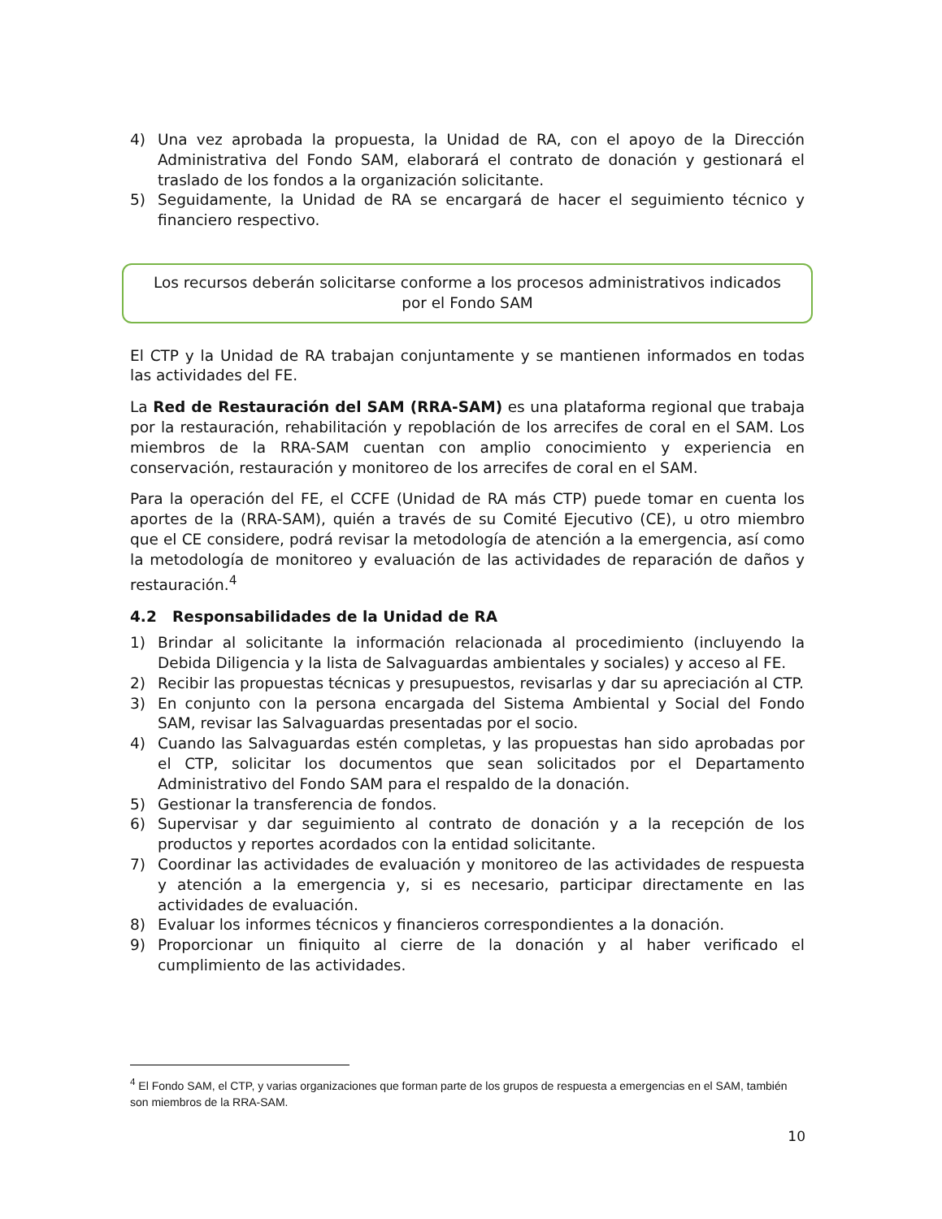4) Una vez aprobada la propuesta, la Unidad de RA, con el apoyo de la Dirección Administrativa del Fondo SAM, elaborará el contrato de donación y gestionará el traslado de los fondos a la organización solicitante.
5) Seguidamente, la Unidad de RA se encargará de hacer el seguimiento técnico y financiero respectivo.
Los recursos deberán solicitarse conforme a los procesos administrativos indicados por el Fondo SAM
El CTP y la Unidad de RA trabajan conjuntamente y se mantienen informados en todas las actividades del FE.
La Red de Restauración del SAM (RRA-SAM) es una plataforma regional que trabaja por la restauración, rehabilitación y repoblación de los arrecifes de coral en el SAM. Los miembros de la RRA-SAM cuentan con amplio conocimiento y experiencia en conservación, restauración y monitoreo de los arrecifes de coral en el SAM.
Para la operación del FE, el CCFE (Unidad de RA más CTP) puede tomar en cuenta los aportes de la (RRA-SAM), quién a través de su Comité Ejecutivo (CE), u otro miembro que el CE considere, podrá revisar la metodología de atención a la emergencia, así como la metodología de monitoreo y evaluación de las actividades de reparación de daños y restauración.<sup>4</sup>
4.2 Responsabilidades de la Unidad de RA
1) Brindar al solicitante la información relacionada al procedimiento (incluyendo la Debida Diligencia y la lista de Salvaguardas ambientales y sociales) y acceso al FE.
2) Recibir las propuestas técnicas y presupuestos, revisarlas y dar su apreciación al CTP.
3) En conjunto con la persona encargada del Sistema Ambiental y Social del Fondo SAM, revisar las Salvaguardas presentadas por el socio.
4) Cuando las Salvaguardas estén completas, y las propuestas han sido aprobadas por el CTP, solicitar los documentos que sean solicitados por el Departamento Administrativo del Fondo SAM para el respaldo de la donación.
5) Gestionar la transferencia de fondos.
6) Supervisar y dar seguimiento al contrato de donación y a la recepción de los productos y reportes acordados con la entidad solicitante.
7) Coordinar las actividades de evaluación y monitoreo de las actividades de respuesta y atención a la emergencia y, si es necesario, participar directamente en las actividades de evaluación.
8) Evaluar los informes técnicos y financieros correspondientes a la donación.
9) Proporcionar un finiquito al cierre de la donación y al haber verificado el cumplimiento de las actividades.
<sup>4</sup> El Fondo SAM, el CTP, y varias organizaciones que forman parte de los grupos de respuesta a emergencias en el SAM, también son miembros de la RRA-SAM.
10